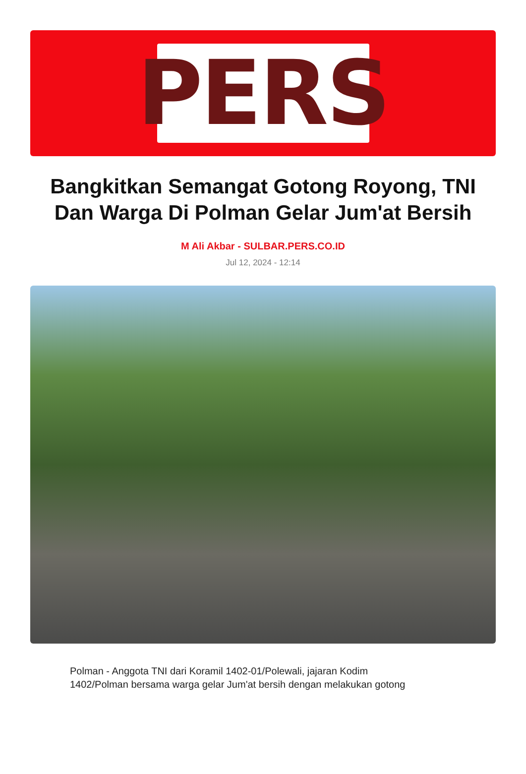PERS
Bangkitkan Semangat Gotong Royong, TNI Dan Warga Di Polman Gelar Jum'at Bersih
M Ali Akbar - SULBAR.PERS.CO.ID
Jul 12, 2024 - 12:14
Polman - Anggota TNI dari Koramil 1402-01/Polewali, jajaran Kodim 1402/Polman bersama warga gelar Jum'at bersih dengan melakukan gotong